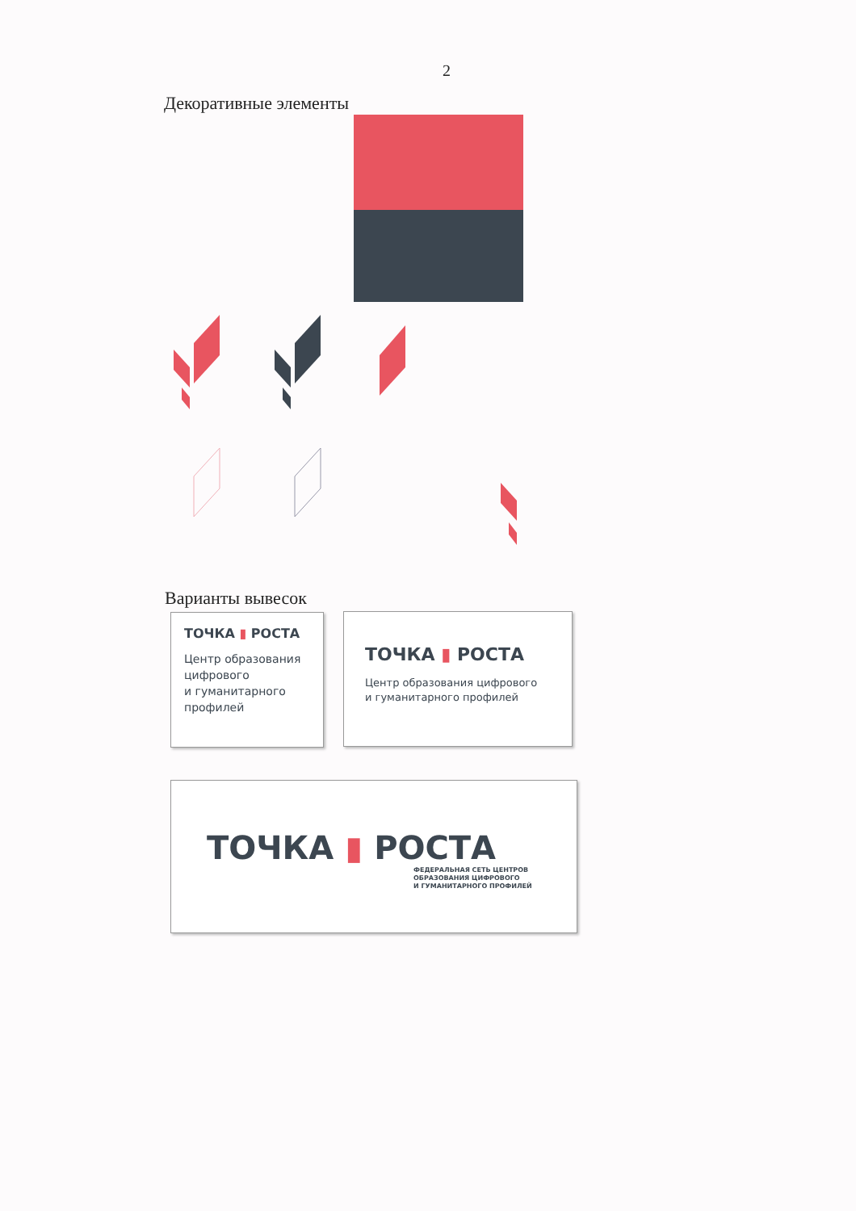2
Декоративные элементы
Варианты вывесок
ТОЧКА ▮ РОСТА
Центр образования
цифрового
и гуманитарного
профилей
ТОЧКА ▮ РОСТА
Центр образования цифрового
и гуманитарного профилей
ТОЧКА ▮ РОСТА
ФЕДЕРАЛЬНАЯ СЕТЬ ЦЕНТРОВ
ОБРАЗОВАНИЯ ЦИФРОВОГО
И ГУМАНИТАРНОГО ПРОФИЛЕЙ